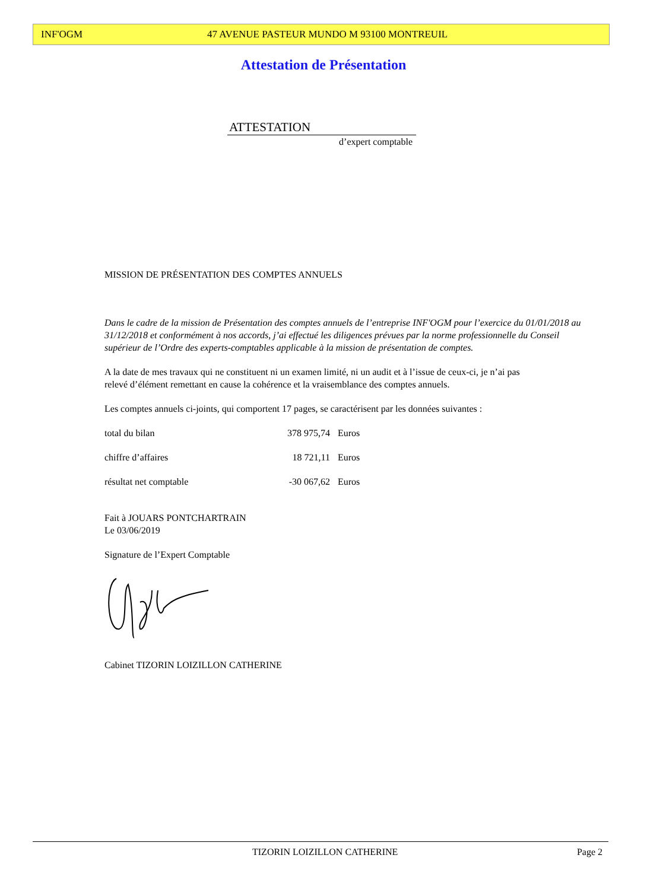INF'OGM 47 AVENUE PASTEUR MUNDO M 93100 MONTREUIL
Attestation de Présentation
ATTESTATION
d’expert comptable
MISSION DE PRÉSENTATION DES COMPTES ANNUELS
Dans le cadre de la mission de Présentation des comptes annuels de l’entreprise INF'OGM pour l’exercice du 01/01/2018 au 31/12/2018 et conformément à nos accords, j’ai effectué les diligences prévues par la norme professionnelle du Conseil supérieur de l’Ordre des experts-comptables applicable à la mission de présentation de comptes.
A la date de mes travaux qui ne constituent ni un examen limité, ni un audit et à l’issue de ceux-ci, je n’ai pas relevé d’élément remettant en cause la cohérence et la vraisemblance des comptes annuels.
Les comptes annuels ci-joints, qui comportent 17 pages, se caractérisent par les données suivantes :
| total du bilan | 378 975,74 | Euros |
| chiffre d’affaires | 18 721,11 | Euros |
| résultat net comptable | -30 067,62 | Euros |
Fait à JOUARS PONTCHARTRAIN
Le 03/06/2019
Signature de l’Expert Comptable
Cabinet TIZORIN LOIZILLON CATHERINE
TIZORIN LOIZILLON CATHERINE Page 2